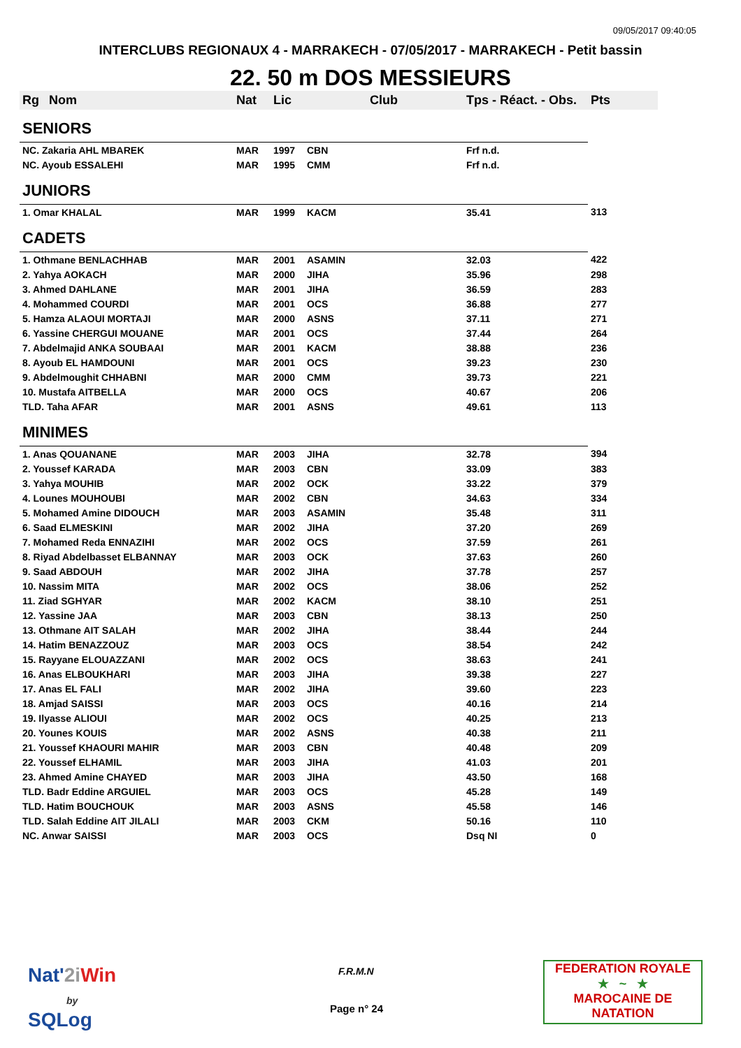09/05/2017 09:40:05
INTERCLUBS REGIONAUX 4 - MARRAKECH - 07/05/2017 - MARRAKECH - Petit bassin
22. 50 m DOS MESSIEURS
| Rg | Nom | Nat | Lic | Club | Tps - Réact. - Obs. | Pts |
| --- | --- | --- | --- | --- | --- | --- |
| SENIORS | | | | | | |
| NC. Zakaria AHL MBAREK | | MAR | 1997 | CBN | Frf n.d. | |
| NC. Ayoub ESSALEHI | | MAR | 1995 | CMM | Frf n.d. | |
| JUNIORS | | | | | | |
| 1. Omar KHALAL | | MAR | 1999 | KACM | 35.41 | 313 |
| CADETS | | | | | | |
| 1. Othmane BENLACHHAB | | MAR | 2001 | ASAMIN | 32.03 | 422 |
| 2. Yahya AOKACH | | MAR | 2000 | JIHA | 35.96 | 298 |
| 3. Ahmed DAHLANE | | MAR | 2001 | JIHA | 36.59 | 283 |
| 4. Mohammed COURDI | | MAR | 2001 | OCS | 36.88 | 277 |
| 5. Hamza ALAOUI MORTAJI | | MAR | 2000 | ASNS | 37.11 | 271 |
| 6. Yassine CHERGUI MOUANE | | MAR | 2001 | OCS | 37.44 | 264 |
| 7. Abdelmajid ANKA SOUBAAI | | MAR | 2001 | KACM | 38.88 | 236 |
| 8. Ayoub EL HAMDOUNI | | MAR | 2001 | OCS | 39.23 | 230 |
| 9. Abdelmoughit CHHABNI | | MAR | 2000 | CMM | 39.73 | 221 |
| 10. Mustafa AITBELLA | | MAR | 2000 | OCS | 40.67 | 206 |
| TLD. Taha AFAR | | MAR | 2001 | ASNS | 49.61 | 113 |
| MINIMES | | | | | | |
| 1. Anas QOUANANE | | MAR | 2003 | JIHA | 32.78 | 394 |
| 2. Youssef KARADA | | MAR | 2003 | CBN | 33.09 | 383 |
| 3. Yahya MOUHIB | | MAR | 2002 | OCK | 33.22 | 379 |
| 4. Lounes MOUHOUBI | | MAR | 2002 | CBN | 34.63 | 334 |
| 5. Mohamed Amine DIDOUCH | | MAR | 2003 | ASAMIN | 35.48 | 311 |
| 6. Saad ELMESKINI | | MAR | 2002 | JIHA | 37.20 | 269 |
| 7. Mohamed Reda ENNAZIHI | | MAR | 2002 | OCS | 37.59 | 261 |
| 8. Riyad Abdelbasset ELBANNAY | | MAR | 2003 | OCK | 37.63 | 260 |
| 9. Saad ABDOUH | | MAR | 2002 | JIHA | 37.78 | 257 |
| 10. Nassim MITA | | MAR | 2002 | OCS | 38.06 | 252 |
| 11. Ziad SGHYAR | | MAR | 2002 | KACM | 38.10 | 251 |
| 12. Yassine JAA | | MAR | 2003 | CBN | 38.13 | 250 |
| 13. Othmane AIT SALAH | | MAR | 2002 | JIHA | 38.44 | 244 |
| 14. Hatim BENAZZOUZ | | MAR | 2003 | OCS | 38.54 | 242 |
| 15. Rayyane ELOUAZZANI | | MAR | 2002 | OCS | 38.63 | 241 |
| 16. Anas ELBOUKHARI | | MAR | 2003 | JIHA | 39.38 | 227 |
| 17. Anas EL FALI | | MAR | 2002 | JIHA | 39.60 | 223 |
| 18. Amjad SAISSI | | MAR | 2003 | OCS | 40.16 | 214 |
| 19. Ilyasse ALIOUI | | MAR | 2002 | OCS | 40.25 | 213 |
| 20. Younes KOUIS | | MAR | 2002 | ASNS | 40.38 | 211 |
| 21. Youssef KHAOURI MAHIR | | MAR | 2003 | CBN | 40.48 | 209 |
| 22. Youssef ELHAMIL | | MAR | 2003 | JIHA | 41.03 | 201 |
| 23. Ahmed Amine CHAYED | | MAR | 2003 | JIHA | 43.50 | 168 |
| TLD. Badr Eddine ARGUIEL | | MAR | 2003 | OCS | 45.28 | 149 |
| TLD. Hatim BOUCHOUK | | MAR | 2003 | ASNS | 45.58 | 146 |
| TLD. Salah Eddine AIT JILALI | | MAR | 2003 | CKM | 50.16 | 110 |
| NC. Anwar SAISSI | | MAR | 2003 | OCS | Dsq NI | 0 |
Nat'2i Win
by
SQLog
F.R.M.N
Page n° 24
FEDERATION ROYALE
★ ~ ★
MAROCAINE DE NATATION